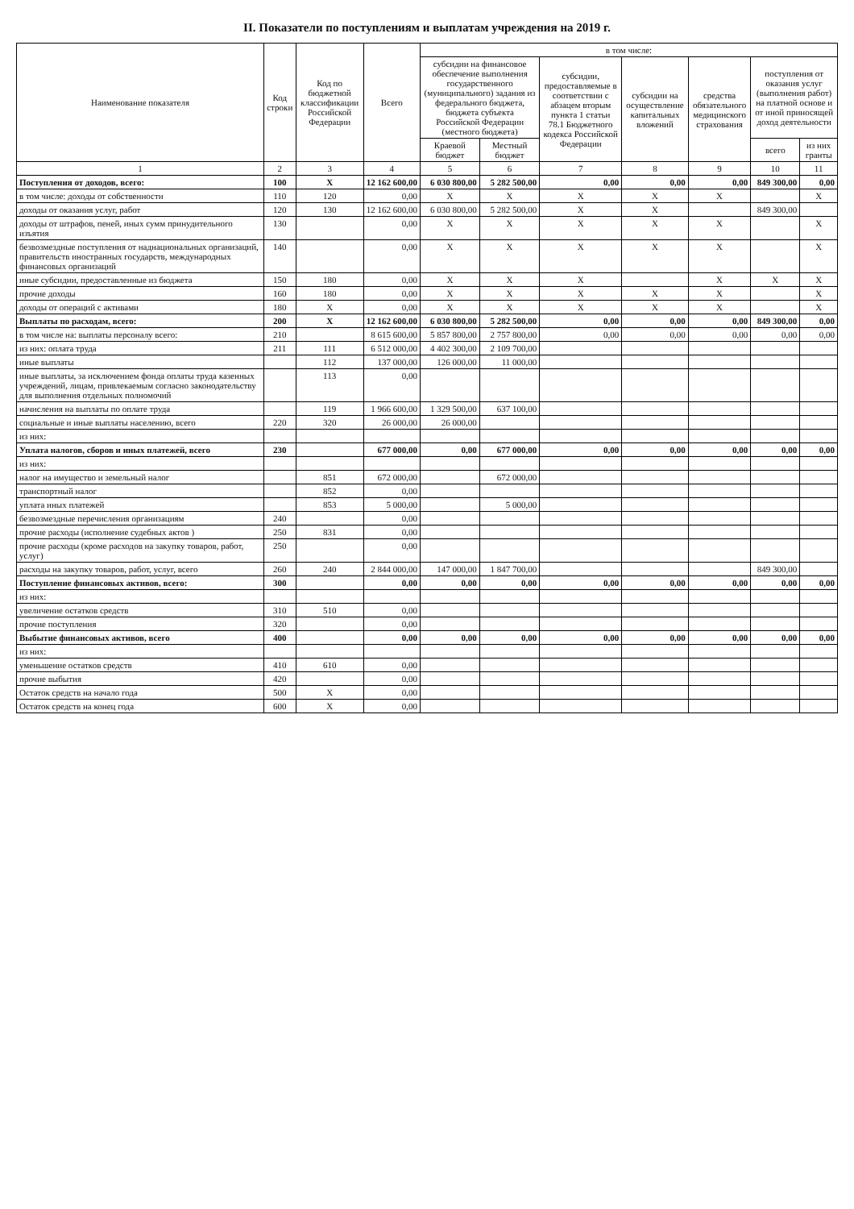II. Показатели по поступлениям и выплатам учреждения на 2019 г.
| Наименование показателя | Код строки | Код по бюджетной классификации Российской Федерации | Всего | в том числе: | | | | | | |
| --- | --- | --- | --- | --- | --- | --- | --- | --- | --- | --- |
| | | | | субсидии на финансовое обеспечение выполнения государственного (муниципального) задания из федерального бюджета, бюджета субъекта Российской Федерации (местного бюджета) | | субсидии, предоставляемые в соответствии с абзацем вторым пункта 1 статьи 78.1 Бюджетного кодекса Российской Федерации | субсидии на осуществление капитальных вложений | средства обязательного медицинского страхования | поступления от оказания услуг (выполнения работ) на платной основе и от иной приносящей доход деятельности | |
| | | | | Краевой бюджет | Местный бюджет | | | | всего | из них гранты |
| 1 | 2 | 3 | 4 | 5 | 6 | 7 | 8 | 9 | 10 | 11 |
| Поступления от доходов, всего: | 100 | X | 12 162 600,00 | 6 030 800,00 | 5 282 500,00 | 0,00 | 0,00 | 0,00 | 849 300,00 | 0,00 |
| в том числе: доходы от собственности | 110 | 120 | 0,00 | X | X | X | X | X | | X |
| доходы от оказания услуг, работ | 120 | 130 | 12 162 600,00 | 6 030 800,00 | 5 282 500,00 | X | X | | 849 300,00 | |
| доходы от штрафов, пеней, иных сумм принудительного изъятия | 130 | | 0,00 | X | X | X | X | X | | X |
| безвозмездные поступления от наднациональных организаций, правительств иностранных государств, международных финансовых организаций | 140 | | 0,00 | X | X | X | X | X | | X |
| иные субсидии, предоставленные из бюджета | 150 | 180 | 0,00 | X | X | X | | X | X | X |
| прочие доходы | 160 | 180 | 0,00 | X | X | X | X | X | | X |
| доходы от операций с активами | 180 | X | 0,00 | X | X | X | X | X | | X |
| Выплаты по расходам, всего: | 200 | X | 12 162 600,00 | 6 030 800,00 | 5 282 500,00 | 0,00 | 0,00 | 0,00 | 849 300,00 | 0,00 |
| в том числе на: выплаты персоналу всего: | 210 | | 8 615 600,00 | 5 857 800,00 | 2 757 800,00 | 0,00 | 0,00 | 0,00 | 0,00 | 0,00 |
| из них: оплата труда | 211 | 111 | 6 512 000,00 | 4 402 300,00 | 2 109 700,00 | | | | | |
| иные выплаты | | 112 | 137 000,00 | 126 000,00 | 11 000,00 | | | | | |
| иные выплаты, за исключением фонда оплаты труда казенных учреждений, лицам, привлекаемым согласно законодательству для выполнения отдельных полномочий | | 113 | 0,00 | | | | | | | |
| начисления на выплаты по оплате труда | | 119 | 1 966 600,00 | 1 329 500,00 | 637 100,00 | | | | | |
| социальные и иные выплаты населению, всего | 220 | 320 | 26 000,00 | 26 000,00 | | | | | | |
| из них: | | | | | | | | | | |
| Уплата налогов, сборов и иных платежей, всего | 230 | | 677 000,00 | 0,00 | 677 000,00 | 0,00 | 0,00 | 0,00 | 0,00 | 0,00 |
| из них: | | | | | | | | | | |
| налог на имущество и земельный налог | | 851 | 672 000,00 | | 672 000,00 | | | | | |
| транспортный налог | | 852 | 0,00 | | | | | | | |
| уплата иных платежей | | 853 | 5 000,00 | | 5 000,00 | | | | | |
| безвозмездные перечисления организациям | 240 | | 0,00 | | | | | | | |
| прочие расходы (исполнение судебных актов ) | 250 | 831 | 0,00 | | | | | | | |
| прочие расходы (кроме расходов на закупку товаров, работ, услуг) | 250 | | 0,00 | | | | | | | |
| расходы на закупку товаров, работ, услуг, всего | 260 | 240 | 2 844 000,00 | 147 000,00 | 1 847 700,00 | | | | 849 300,00 | |
| Поступление финансовых активов, всего: | 300 | | 0,00 | 0,00 | 0,00 | 0,00 | 0,00 | 0,00 | 0,00 | 0,00 |
| из них: | | | | | | | | | | |
| увеличение остатков средств | 310 | 510 | 0,00 | | | | | | | |
| прочие поступления | 320 | | 0,00 | | | | | | | |
| Выбытие финансовых активов, всего | 400 | | 0,00 | 0,00 | 0,00 | 0,00 | 0,00 | 0,00 | 0,00 | 0,00 |
| из них: | | | | | | | | | | |
| уменьшение остатков средств | 410 | 610 | 0,00 | | | | | | | |
| прочие выбытия | 420 | | 0,00 | | | | | | | |
| Остаток средств на начало года | 500 | X | 0,00 | | | | | | | |
| Остаток средств на конец года | 600 | X | 0,00 | | | | | | | |